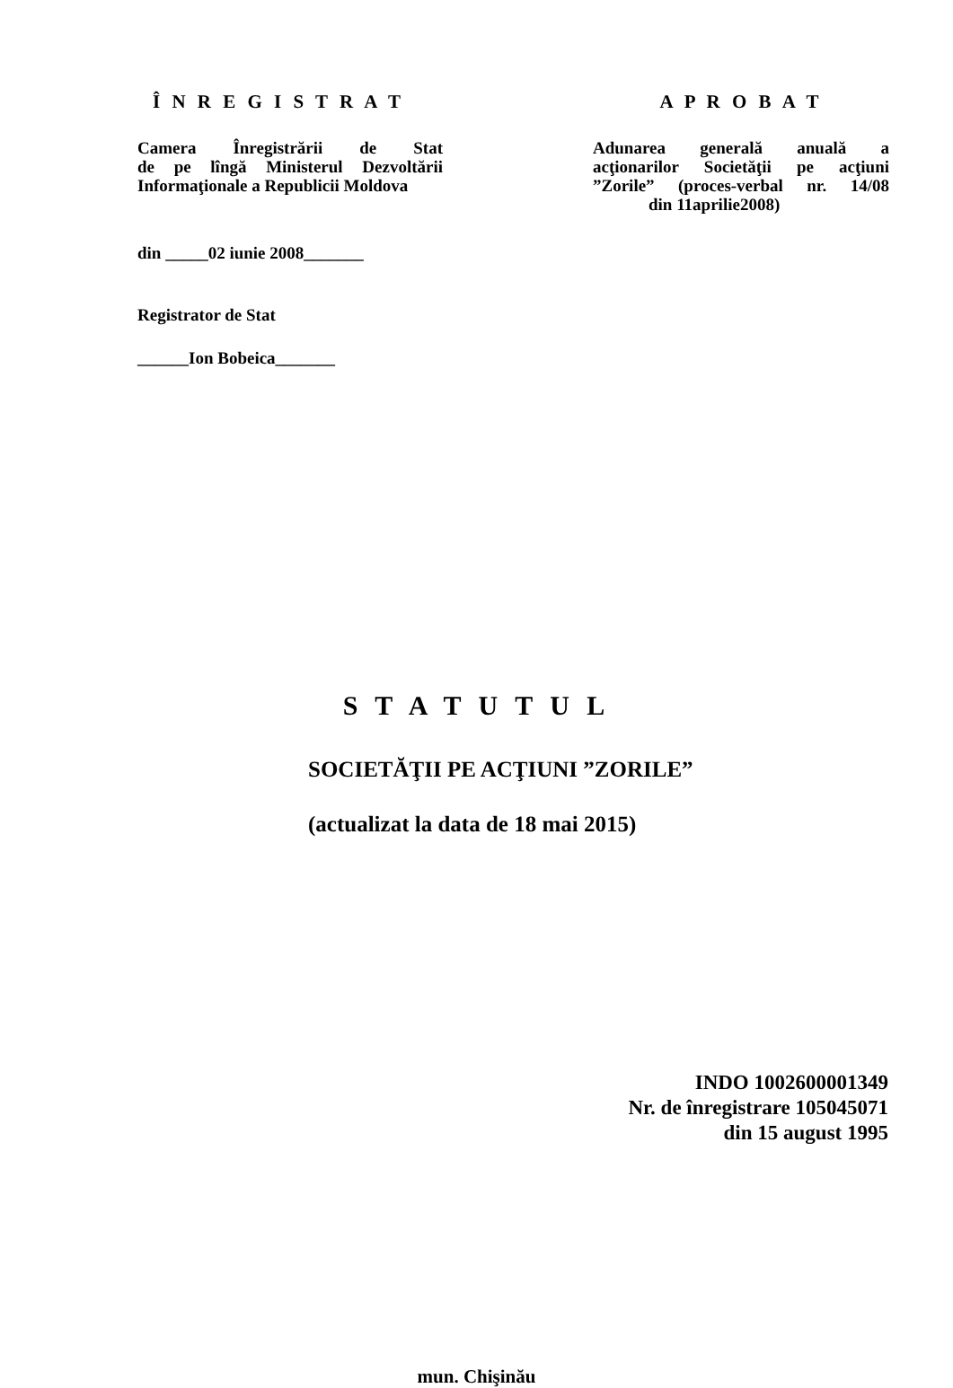Î N R E G I S T R A T
Camera Înregistrării de Stat
de pe lîngă Ministerul Dezvoltării
Informaţionale a Republicii Moldova
din _____02 iunie 2008_______
Registrator de Stat
______Ion Bobeica_______
A P R O B A T
Adunarea generală anuală a
acţionarilor Societăţii pe acţiuni
”Zorile” (proces-verbal nr. 14/08
din 11aprilie2008)
S T A T U T U L
SOCIETĂŢII PE ACŢIUNI ”ZORILE”
(actualizat la data de 18 mai 2015)
INDO 1002600001349
Nr. de înregistrare 105045071
din 15 august 1995
mun. Chişinău